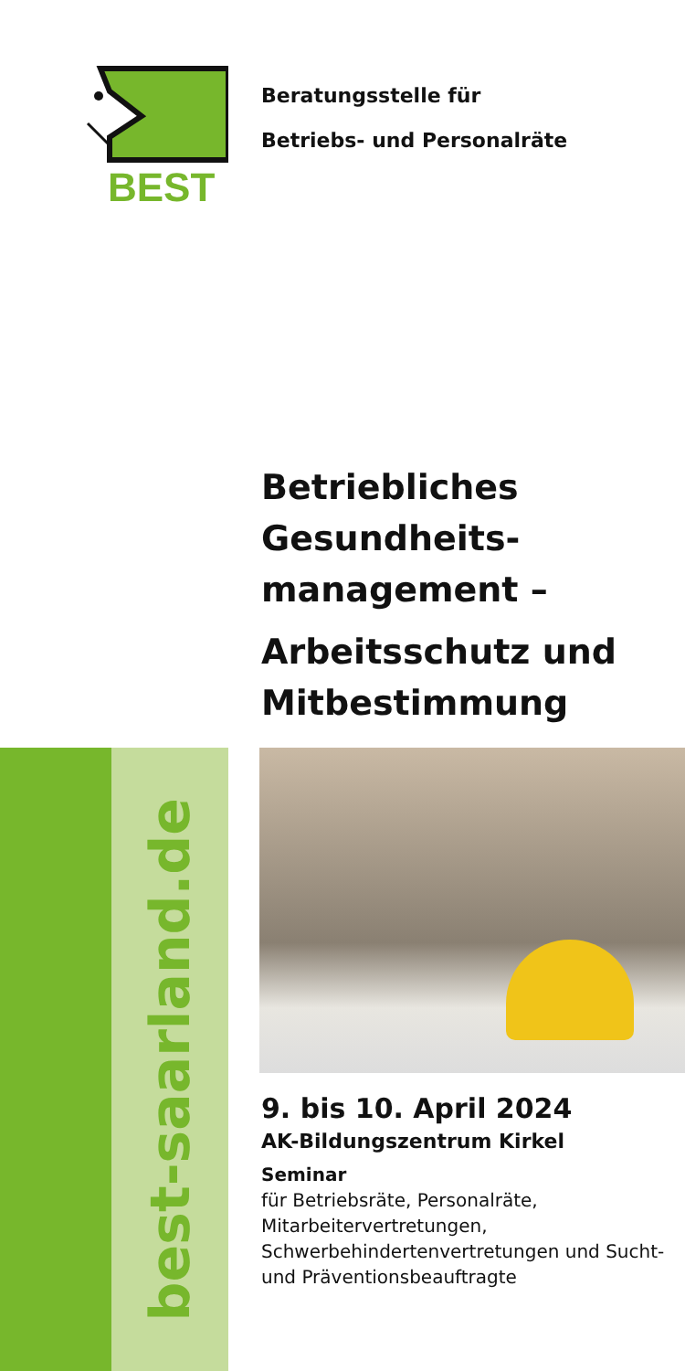BEST
Beratungsstelle für
Betriebs- und Personalräte
Betriebliches Gesundheits-management –
Arbeitsschutz und Mitbestimmung
best-saarland.de
9. bis 10. April 2024
AK-Bildungszentrum Kirkel
Seminar
für Betriebsräte, Personalräte, Mitarbeitervertretungen, Schwerbehindertenvertretungen und Sucht- und Präventionsbeauftragte